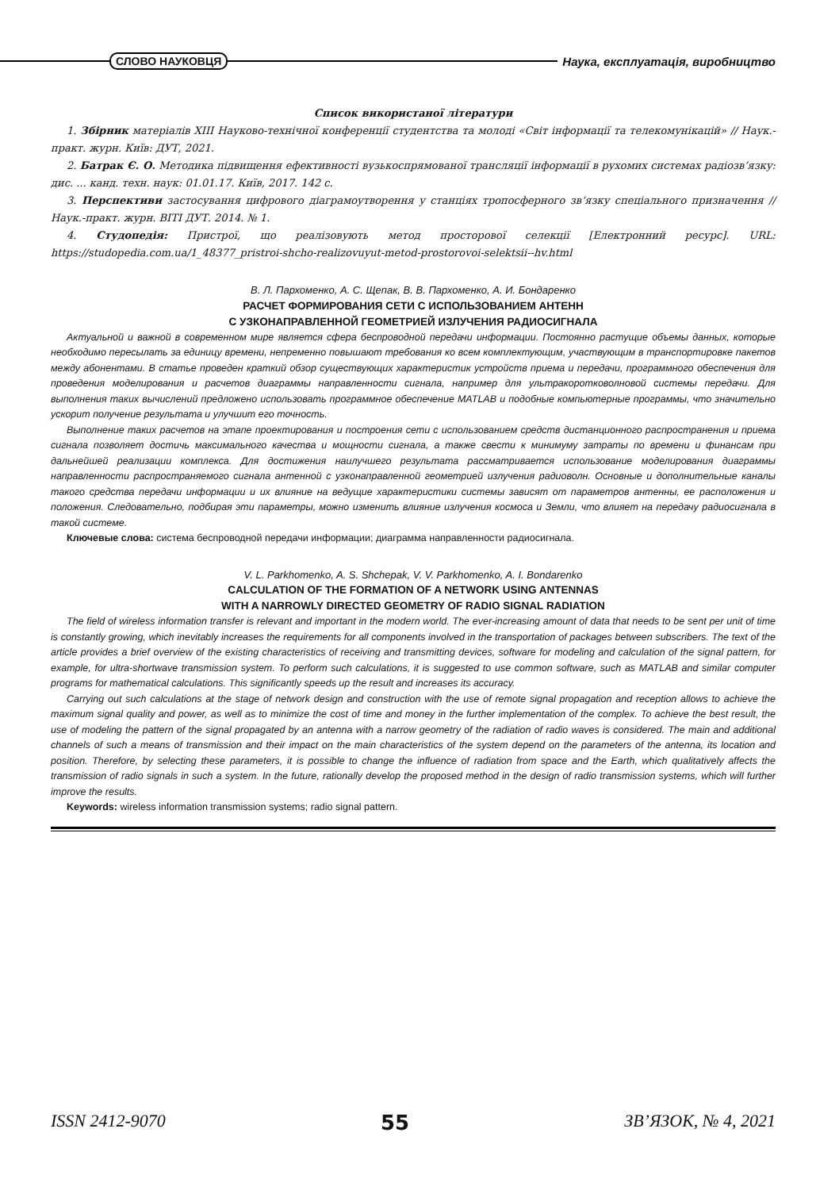СЛОВО НАУКОВЦЯ
Наука, експлуатація, виробництво
Список використаної літератури
1. Збірник матеріалів XIII Науково-технічної конференції студентства та молоді «Світ інформації та телекомунікацій» // Наук.-практ. журн. Київ: ДУТ, 2021.
2. Батрак Є. О. Методика підвищення ефективності вузькоспрямованої трансляції інформації в рухомих системах радіозв’язку: дис. ... канд. техн. наук: 01.01.17. Київ, 2017. 142 с.
3. Перспективи застосування цифрового діаграмоутворення у станціях тропосферного зв’язку спеціального призначення // Наук.-практ. журн. ВІТІ ДУТ. 2014. № 1.
4. Студопедія: Пристрої, що реалізовують метод просторової селекції [Електронний ресурс]. URL: https://studopedia.com.ua/1_48377_pristroi-shcho-realizovuyut-metod-prostorovoi-selektsii--hv.html
В. Л. Пархоменко, А. С. Щепак, В. В. Пархоменко, А. И. Бондаренко
РАСЧЕТ ФОРМИРОВАНИЯ СЕТИ С ИСПОЛЬЗОВАНИЕМ АНТЕНН
С УЗКОНАПРАВЛЕННОЙ ГЕОМЕТРИЕЙ ИЗЛУЧЕНИЯ РАДИОСИГНАЛА
Актуальной и важной в современном мире является сфера беспроводной передачи информации. Постоянно растущие объемы данных, которые необходимо пересылать за единицу времени, непременно повышают требования ко всем комплектующим, участвующим в транспортировке пакетов между абонентами. В статье проведен краткий обзор существующих характеристик устройств приема и передачи, программного обеспечения для проведения моделирования и расчетов диаграммы направленности сигнала, например для ультракоротковолновой системы передачи. Для выполнения таких вычислений предложено использовать программное обеспечение MATLAB и подобные компьютерные программы, что значительно ускорит получение результата и улучшит его точность.
Выполнение таких расчетов на этапе проектирования и построения сети с использованием средств дистанционного распространения и приема сигнала позволяет достичь максимального качества и мощности сигнала, а также свести к минимуму затраты по времени и финансам при дальнейшей реализации комплекса. Для достижения наилучшего результата рассматривается использование моделирования диаграммы направленности распространяемого сигнала антенной с узконаправленной геометрией излучения радиоволн. Основные и дополнительные каналы такого средства передачи информации и их влияние на ведущие характеристики системы зависят от параметров антенны, ее расположения и положения. Следовательно, подбирая эти параметры, можно изменить влияние излучения космоса и Земли, что влияет на передачу радиосигнала в такой системе.
Ключевые слова: система беспроводной передачи информации; диаграмма направленности радиосигнала.
V. L. Parkhomenko, A. S. Shchepak, V. V. Parkhomenko, A. I. Bondarenko
CALCULATION OF THE FORMATION OF A NETWORK USING ANTENNAS
WITH A NARROWLY DIRECTED GEOMETRY OF RADIO SIGNAL RADIATION
The field of wireless information transfer is relevant and important in the modern world. The ever-increasing amount of data that needs to be sent per unit of time is constantly growing, which inevitably increases the requirements for all components involved in the transportation of packages between subscribers. The text of the article provides a brief overview of the existing characteristics of receiving and transmitting devices, software for modeling and calculation of the signal pattern, for example, for ultra-shortwave transmission system. To perform such calculations, it is suggested to use common software, such as MATLAB and similar computer programs for mathematical calculations. This significantly speeds up the result and increases its accuracy.
Carrying out such calculations at the stage of network design and construction with the use of remote signal propagation and reception allows to achieve the maximum signal quality and power, as well as to minimize the cost of time and money in the further implementation of the complex. To achieve the best result, the use of modeling the pattern of the signal propagated by an antenna with a narrow geometry of the radiation of radio waves is considered. The main and additional channels of such a means of transmission and their impact on the main characteristics of the system depend on the parameters of the antenna, its location and position. Therefore, by selecting these parameters, it is possible to change the influence of radiation from space and the Earth, which qualitatively affects the transmission of radio signals in such a system. In the future, rationally develop the proposed method in the design of radio transmission systems, which will further improve the results.
Keywords: wireless information transmission systems; radio signal pattern.
ISSN 2412-9070 55 ЗВ’ЯЗОК, № 4, 2021